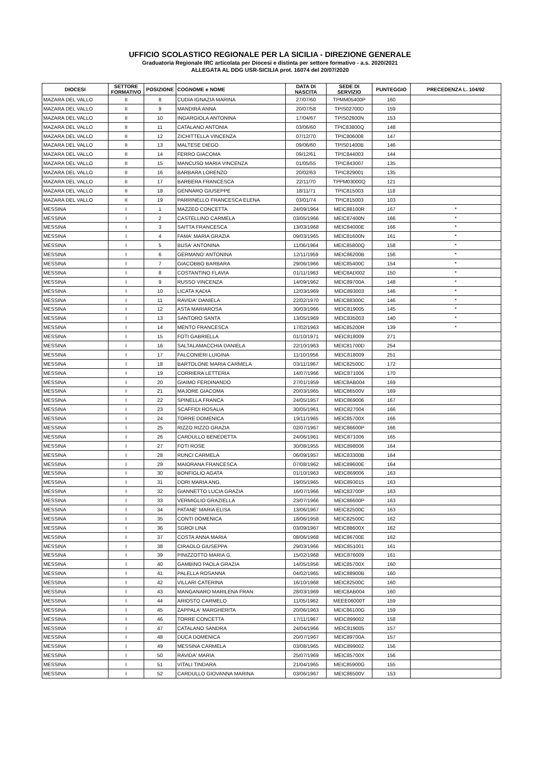UFFICIO SCOLASTICO REGIONALE PER LA SICILIA - DIREZIONE GENERALE
Graduatoria Regionale IRC articolata per Diocesi e distinta per settore formativo - a.s. 2020/2021
ALLEGATA AL DDG USR-SICILIA prot. 16074 del 20/07/2020
| DIOCESI | SETTORE FORMATIVO | POSIZIONE | COGNOME e NOME | DATA DI NASCITA | SEDE DI SERVIZIO | PUNTEGGIO | PRECEDENZA L. 104/92 |
| --- | --- | --- | --- | --- | --- | --- | --- |
| MAZARA DEL VALLO | II | 8 | CUDIA IGNAZIA MARINA | 27/07/60 | TPMM05400P | 160 | |
| MAZARA DEL VALLO | II | 9 | MANDIRÀ ANNA | 20/07/58 | TPIS02700D | 159 | |
| MAZARA DEL VALLO | II | 10 | INGARGIOLA ANTONINA | 17/04/67 | TPIS02600N | 153 | |
| MAZARA DEL VALLO | II | 11 | CATALANO ANTONIA | 03/06/60 | TPIC83800Q | 148 | |
| MAZARA DEL VALLO | II | 12 | ZICHITTELLA VINCENZA | 07/12/70 | TPIC806008 | 147 | |
| MAZARA DEL VALLO | II | 13 | MALTESE DIEGO | 09/06/60 | TPIS01400B | 146 | |
| MAZARA DEL VALLO | II | 14 | FERRO GIACOMA | 09/12/61 | TPIC844003 | 144 | |
| MAZARA DEL VALLO | II | 15 | MANCUSO MARIA VINCENZA | 01/05/55 | TPIC843007 | 135 | |
| MAZARA DEL VALLO | II | 16 | BARBARA LORENZO | 20/02/63 | TPIC829001 | 135 | |
| MAZARA DEL VALLO | II | 17 | BARBERA FRANCESCA | 22/11/70 | TPPM03000Q | 121 | |
| MAZARA DEL VALLO | II | 18 | GENNARO GIUSEPPE | 18/11/71 | TPIC815003 | 118 | |
| MAZARA DEL VALLO | II | 19 | PARRINELLO FRANCESCA ELENA | 03/01/74 | TPIC815003 | 103 | |
| MESSINA | I | 1 | MAZZEO CONCETTA | 24/09/1964 | MEIC88100R | 167 | * |
| MESSINA | I | 2 | CASTELLINO CARMELA | 03/05/1966 | MEIC87400N | 166 | * |
| MESSINA | I | 3 | SAITTA FRANCESCA | 13/03/1968 | MEIC84000E | 166 | * |
| MESSINA | I | 4 | FAMA' MARIA GRAZIA | 09/03/1965 | MEIC81600N | 161 | * |
| MESSINA | I | 5 | BUSA' ANTONINA | 11/06/1964 | MEIC85800Q | 158 | * |
| MESSINA | I | 6 | GERMANO' ANTONINA | 12/11/1959 | MEIC86200B | 156 | * |
| MESSINA | I | 7 | GIACOBBO BARBARA | 29/06/1966 | MEIC85400C | 154 | * |
| MESSINA | I | 8 | COSTANTINO FLAVIA | 01/11/1963 | MEIC8AD002 | 150 | * |
| MESSINA | I | 9 | RUSSO VINCENZA | 14/09/1962 | MEIC89700A | 148 | * |
| MESSINA | I | 10 | LICATA KADIA | 12/03/1969 | MEIC893003 | 146 | * |
| MESSINA | I | 11 | RAVIDA' DANIELA | 22/02/1970 | MEIC88300C | 146 | * |
| MESSINA | I | 12 | ASTA MARIAROSA | 30/03/1966 | MEIC819005 | 145 | * |
| MESSINA | I | 13 | SANTORO SANTA | 13/05/1969 | MEIC835003 | 140 | * |
| MESSINA | I | 14 | MENTO FRANCESCA | 17/02/1963 | MEIC85200R | 139 | * |
| MESSINA | I | 15 | FOTI GABRIELLA | 01/10/1971 | MEIC818009 | 271 | |
| MESSINA | I | 16 | SALTALAMACCHIA DANIELA | 22/10/1963 | MEIC81700D | 254 | |
| MESSINA | I | 17 | FALCONIERI LUIGINA | 11/10/1956 | MEIC818009 | 251 | |
| MESSINA | I | 18 | BARTOLONE MARIA CARMELA | 03/11/1967 | MEIC82500C | 172 | |
| MESSINA | I | 19 | CORRIERA LETTERIA | 14/07/1966 | MEIC871006 | 170 | |
| MESSINA | I | 20 | GIAIMO FERDINANDO | 27/01/1959 | MEIC8AB004 | 169 | |
| MESSINA | I | 21 | MAJORE GIACOMA | 20/03/1965 | MEIC86500V | 169 | |
| MESSINA | I | 22 | SPINELLA FRANCA | 24/05/1957 | MEIC869006 | 167 | |
| MESSINA | I | 23 | SCAFFIDI ROSALIA | 30/05/1961 | MEIC827004 | 166 | |
| MESSINA | I | 24 | TORRE DOMENICA | 19/11/1965 | MEIC85700X | 166 | |
| MESSINA | I | 25 | RIZZO RIZZO GRAZIA | 02/07/1967 | MEIC86600P | 166 | |
| MESSINA | I | 26 | CARDULLO BENEDETTA | 24/06/1961 | MEIC871006 | 165 | |
| MESSINA | I | 27 | FOTI ROSE | 30/08/1955 | MEIC898006 | 164 | |
| MESSINA | I | 28 | RUNCI CARMELA | 06/09/1957 | MEIC83300B | 164 | |
| MESSINA | I | 29 | MAIORANA FRANCESCA | 07/08/1962 | MEIC89600E | 164 | |
| MESSINA | I | 30 | BONFIGLIO AGATA | 01/10/1963 | MEIC869006 | 163 | |
| MESSINA | I | 31 | DORI MARIA ANG. | 19/05/1965 | MEIC893015 | 163 | |
| MESSINA | I | 32 | GIANNETTO LUCIA GRAZIA | 16/07/1966 | MEIC83700P | 163 | |
| MESSINA | I | 33 | VERMIGLIO GRAZIELLA | 23/07/1966 | MEIC86600P | 163 | |
| MESSINA | I | 34 | PATANE' MARIA ELISA | 13/06/1967 | MEIC82500C | 163 | |
| MESSINA | I | 35 | CONTI DOMENICA | 18/06/1958 | MEIC82500C | 162 | |
| MESSINA | I | 36 | SGROI LINA | 03/09/1967 | MEIC88600X | 162 | |
| MESSINA | I | 37 | COSTA ANNA MARIA | 08/06/1968 | MEIC86700E | 162 | |
| MESSINA | I | 38 | CIRAOLO GIUSEPPA | 29/03/1966 | MEIC851001 | 161 | |
| MESSINA | I | 39 | PINIZZOTTO MARIA G. | 15/02/1968 | MEIC876009 | 161 | |
| MESSINA | I | 40 | GAMBINO PAOLA GRAZIA | 14/05/1956 | MEIC85700X | 160 | |
| MESSINA | I | 41 | PALELLA ROSANNA | 04/02/1965 | MEIC88900B | 160 | |
| MESSINA | I | 42 | VILLARI CATERINA | 16/10/1968 | MEIC82500C | 160 | |
| MESSINA | I | 43 | MANGANARO MARILENA FRAN. | 28/03/1969 | MEIC8AB004 | 160 | |
| MESSINA | I | 44 | ARIOSTO CARMELO | 11/05/1962 | MEEE06000T | 159 | |
| MESSINA | I | 45 | ZAPPALA' MARGHERITA | 20/06/1963 | MEIC86100G | 159 | |
| MESSINA | I | 46 | TORRE CONCETTA | 17/11/1967 | MEIC899002 | 158 | |
| MESSINA | I | 47 | CATALANO SANDRA | 24/04/1966 | MEIC819005 | 157 | |
| MESSINA | I | 48 | DUCA DOMENICA | 20/07/1967 | MEIC89700A | 157 | |
| MESSINA | I | 49 | MESSINA CARMELA | 03/08/1965 | MEIC899002 | 156 | |
| MESSINA | I | 50 | RAVIDA' MARIA | 25/07/1969 | MEIC85700X | 156 | |
| MESSINA | I | 51 | VITALI TINDARA | 21/04/1965 | MEIC85900G | 155 | |
| MESSINA | I | 52 | CARDULLO GIOVANNA MARINA | 03/06/1967 | MEIC86500V | 153 | |